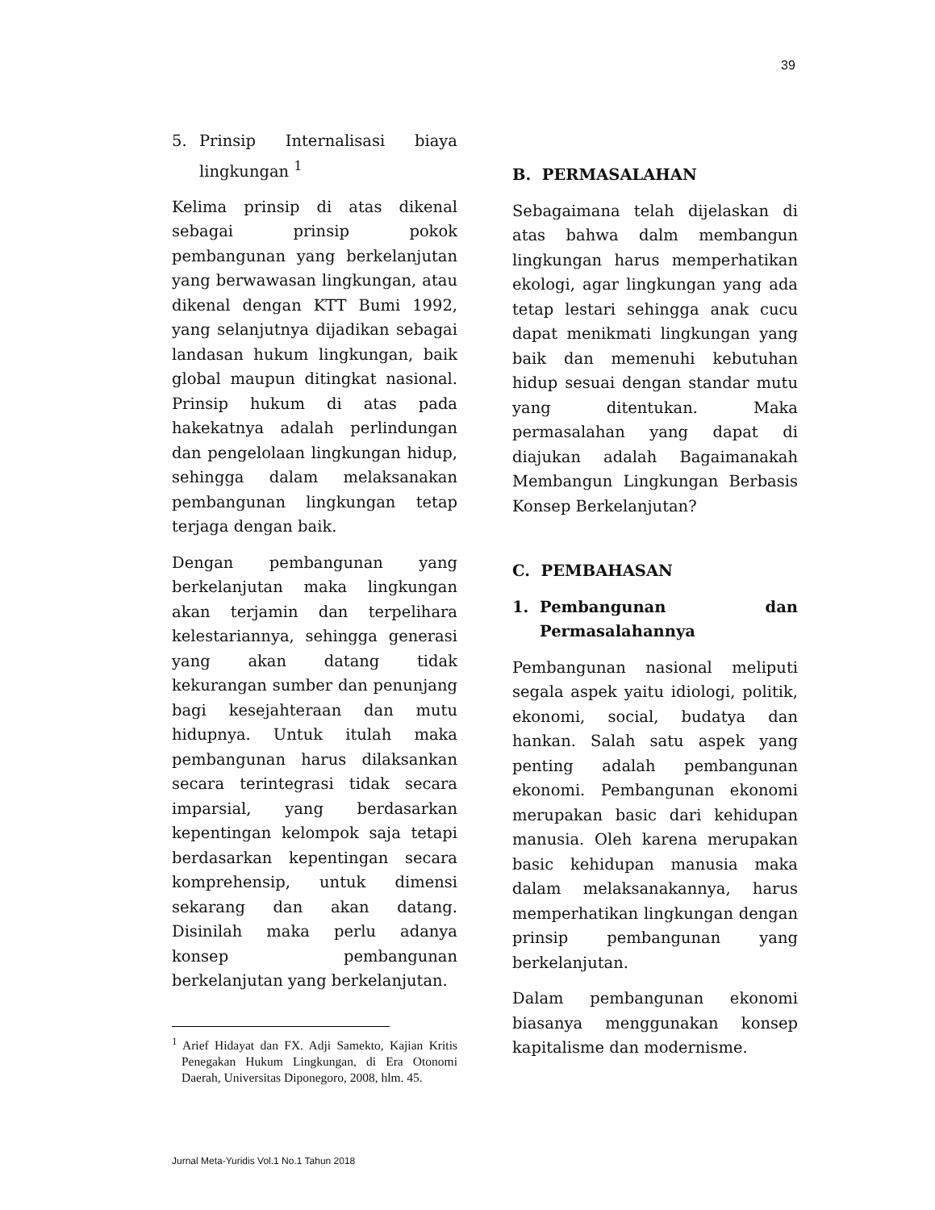39
5. Prinsip Internalisasi biaya lingkungan <sup>1</sup>
Kelima prinsip di atas dikenal sebagai prinsip pokok pembangunan yang berkelanjutan yang berwawasan lingkungan, atau dikenal dengan KTT Bumi 1992, yang selanjutnya dijadikan sebagai landasan hukum lingkungan, baik global maupun ditingkat nasional. Prinsip hukum di atas pada hakekatnya adalah perlindungan dan pengelolaan lingkungan hidup, sehingga dalam melaksanakan pembangunan lingkungan tetap terjaga dengan baik.
Dengan pembangunan yang berkelanjutan maka lingkungan akan terjamin dan terpelihara kelestariannya, sehingga generasi yang akan datang tidak kekurangan sumber dan penunjang bagi kesejahteraan dan mutu hidupnya. Untuk itulah maka pembangunan harus dilaksankan secara terintegrasi tidak secara imparsial, yang berdasarkan kepentingan kelompok saja tetapi berdasarkan kepentingan secara komprehensip, untuk dimensi sekarang dan akan datang. Disinilah maka perlu adanya konsep pembangunan berkelanjutan yang berkelanjutan.
<sup>1</sup> Arief Hidayat dan FX. Adji Samekto, Kajian Kritis Penegakan Hukum Lingkungan, di Era Otonomi Daerah, Universitas Diponegoro, 2008, hlm. 45.
B. PERMASALAHAN
Sebagaimana telah dijelaskan di atas bahwa dalm membangun lingkungan harus memperhatikan ekologi, agar lingkungan yang ada tetap lestari sehingga anak cucu dapat menikmati lingkungan yang baik dan memenuhi kebutuhan hidup sesuai dengan standar mutu yang ditentukan. Maka permasalahan yang dapat di diajukan adalah Bagaimanakah Membangun Lingkungan Berbasis Konsep Berkelanjutan?
C. PEMBAHASAN
1. Pembangunan dan Permasalahannya
Pembangunan nasional meliputi segala aspek yaitu idiologi, politik, ekonomi, social, budatya dan hankan. Salah satu aspek yang penting adalah pembangunan ekonomi. Pembangunan ekonomi merupakan basic dari kehidupan manusia. Oleh karena merupakan basic kehidupan manusia maka dalam melaksanakannya, harus memperhatikan lingkungan dengan prinsip pembangunan yang berkelanjutan.
Dalam pembangunan ekonomi biasanya menggunakan konsep kapitalisme dan modernisme.
Jurnal Meta-Yuridis Vol.1 No.1 Tahun 2018